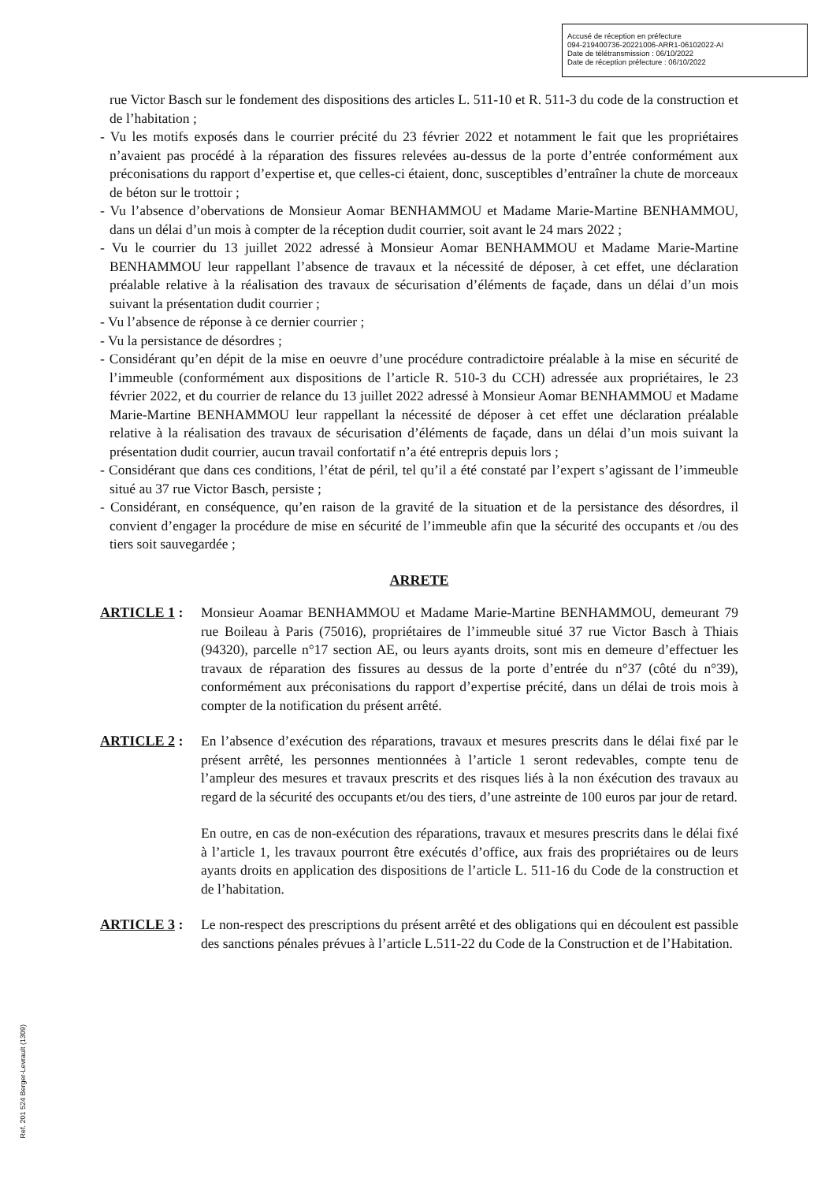Accusé de réception en préfecture
094-219400736-20221006-ARR1-06102022-AI
Date de télétransmission : 06/10/2022
Date de réception préfecture : 06/10/2022
rue Victor Basch sur le fondement des dispositions des articles L. 511-10 et R. 511-3 du code de la construction et de l’habitation ;
- Vu les motifs exposés dans le courrier précité du 23 février 2022 et notamment le fait que les propriétaires n’avaient pas procédé à la réparation des fissures relevées au-dessus de la porte d’entrée conformément aux préconisations du rapport d’expertise et, que celles-ci étaient, donc, susceptibles d’entraîner la chute de morceaux de béton sur le trottoir ;
- Vu l’absence d’obervations de Monsieur Aomar BENHAMMOU et Madame Marie-Martine BENHAMMOU, dans un délai d’un mois à compter de la réception dudit courrier, soit avant le 24 mars 2022 ;
- Vu le courrier du 13 juillet 2022 adressé à Monsieur Aomar BENHAMMOU et Madame Marie-Martine BENHAMMOU leur rappellant l’absence de travaux et la nécessité de déposer, à cet effet, une déclaration préalable relative à la réalisation des travaux de sécurisation d’éléments de façade, dans un délai d’un mois suivant la présentation dudit courrier ;
- Vu l’absence de réponse à ce dernier courrier ;
- Vu la persistance de désordres ;
- Considérant qu’en dépit de la mise en oeuvre d’une procédure contradictoire préalable à la mise en sécurité de l’immeuble (conformément aux dispositions de l’article R. 510-3 du CCH) adressée aux propriétaires, le 23 février 2022, et du courrier de relance du 13 juillet 2022 adressé à Monsieur Aomar BENHAMMOU et Madame Marie-Martine BENHAMMOU leur rappellant la nécessité de déposer à cet effet une déclaration préalable relative à la réalisation des travaux de sécurisation d’éléments de façade, dans un délai d’un mois suivant la présentation dudit courrier, aucun travail confortatif n’a été entrepris depuis lors ;
- Considérant que dans ces conditions, l’état de péril, tel qu’il a été constaté par l’expert s’agissant de l’immeuble situé au 37 rue Victor Basch, persiste ;
- Considérant, en conséquence, qu’en raison de la gravité de la situation et de la persistance des désordres, il convient d’engager la procédure de mise en sécurité de l’immeuble afin que la sécurité des occupants et /ou des tiers soit sauvegardée ;
ARRETE
ARTICLE 1 : Monsieur Aoamar BENHAMMOU et Madame Marie-Martine BENHAMMOU, demeurant 79 rue Boileau à Paris (75016), propriétaires de l’immeuble situé 37 rue Victor Basch à Thiais (94320), parcelle n°17 section AE, ou leurs ayants droits, sont mis en demeure d’effectuer les travaux de réparation des fissures au dessus de la porte d’entrée du n°37 (côté du n°39), conformément aux préconisations du rapport d’expertise précité, dans un délai de trois mois à compter de la notification du présent arrêté.
ARTICLE 2 : En l’absence d’exécution des réparations, travaux et mesures prescrits dans le délai fixé par le présent arrêté, les personnes mentionnées à l’article 1 seront redevables, compte tenu de l’ampleur des mesures et travaux prescrits et des risques liés à la non éxécution des travaux au regard de la sécurité des occupants et/ou des tiers, d’une astreinte de 100 euros par jour de retard.
En outre, en cas de non-exécution des réparations, travaux et mesures prescrits dans le délai fixé à l’article 1, les travaux pourront être exécutés d’office, aux frais des propriétaires ou de leurs ayants droits en application des dispositions de l’article L. 511-16 du Code de la construction et de l’habitation.
ARTICLE 3 : Le non-respect des prescriptions du présent arrêté et des obligations qui en découlent est passible des sanctions pénales prévues à l’article L.511-22 du Code de la Construction et de l’Habitation.
Ref. 201 524 Berger-Levrault (1309)